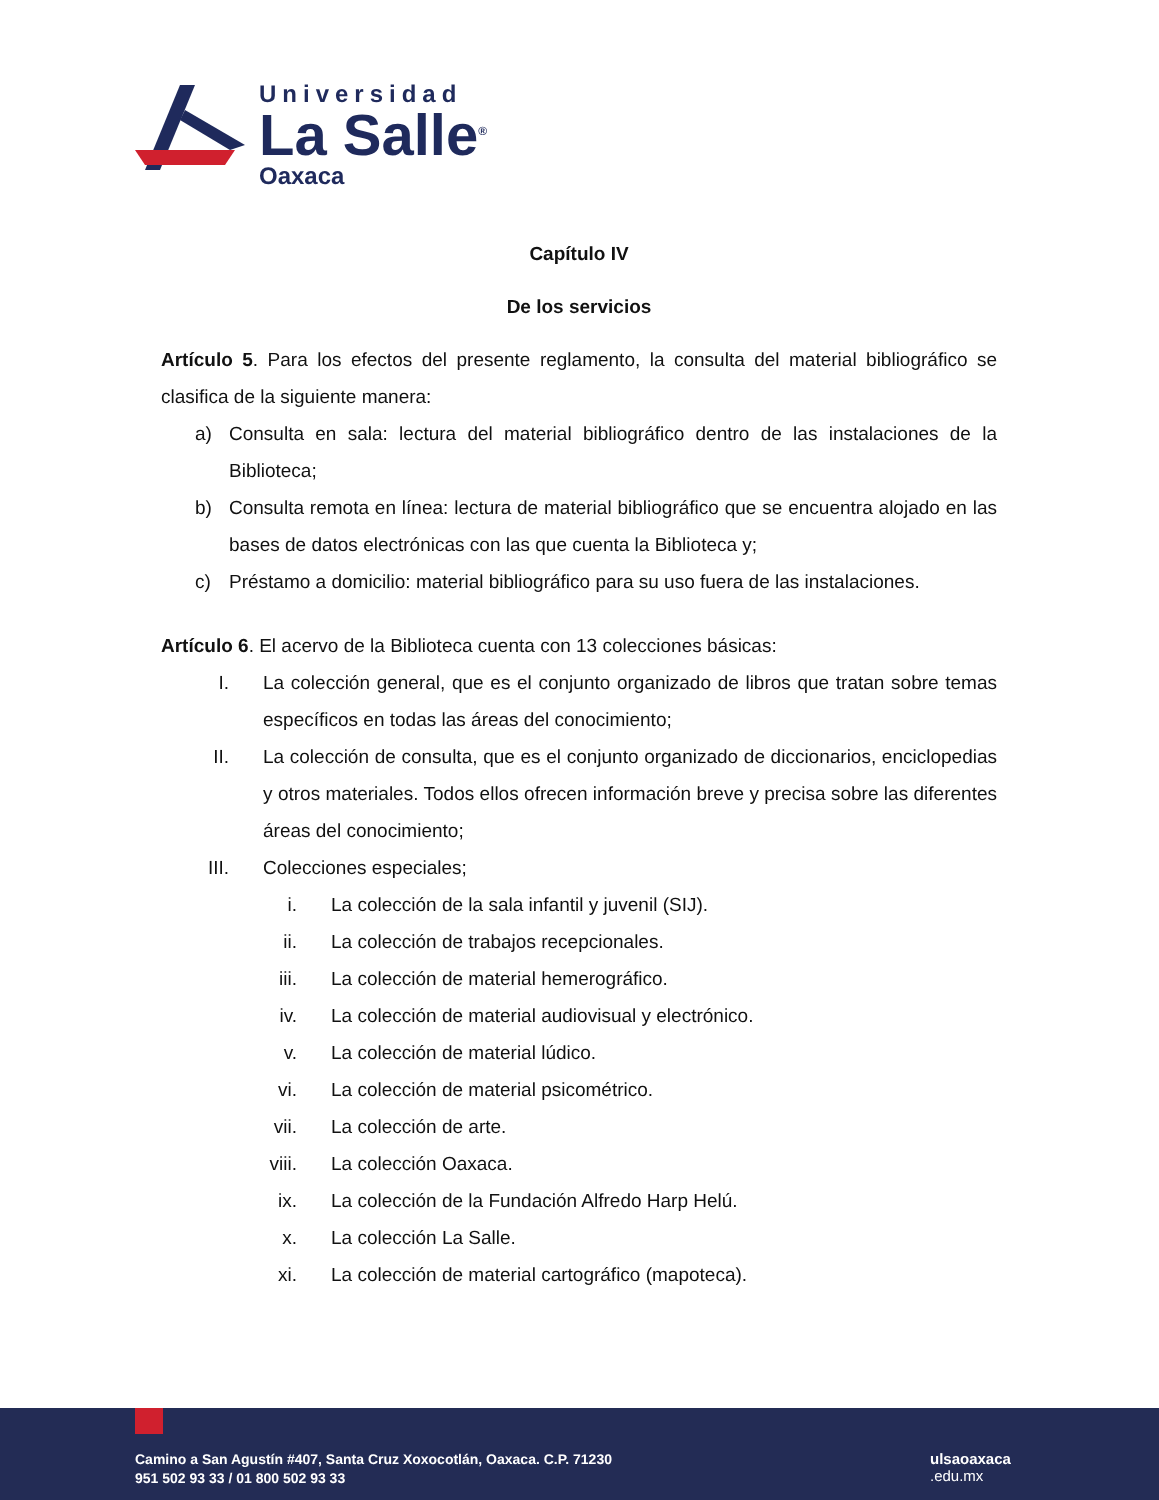Universidad
La Salle<sup>®</sup>
Oaxaca
Capítulo IV
De los servicios
Artículo 5. Para los efectos del presente reglamento, la consulta del material bibliográfico se clasifica de la siguiente manera:
a) Consulta en sala: lectura del material bibliográfico dentro de las instalaciones de la Biblioteca;
b) Consulta remota en línea: lectura de material bibliográfico que se encuentra alojado en las bases de datos electrónicas con las que cuenta la Biblioteca y;
c) Préstamo a domicilio: material bibliográfico para su uso fuera de las instalaciones.
Artículo 6. El acervo de la Biblioteca cuenta con 13 colecciones básicas:
I. La colección general, que es el conjunto organizado de libros que tratan sobre temas específicos en todas las áreas del conocimiento;
II. La colección de consulta, que es el conjunto organizado de diccionarios, enciclopedias y otros materiales. Todos ellos ofrecen información breve y precisa sobre las diferentes áreas del conocimiento;
III. Colecciones especiales;
i. La colección de la sala infantil y juvenil (SIJ).
ii. La colección de trabajos recepcionales.
iii. La colección de material hemerográfico.
iv. La colección de material audiovisual y electrónico.
v. La colección de material lúdico.
vi. La colección de material psicométrico.
vii. La colección de arte.
viii. La colección Oaxaca.
ix. La colección de la Fundación Alfredo Harp Helú.
x. La colección La Salle.
xi. La colección de material cartográfico (mapoteca).
Camino a San Agustín #407, Santa Cruz Xoxocotlán, Oaxaca. C.P. 71230
951 502 93 33 / 01 800 502 93 33
ulsaoaxaca
.edu.mx